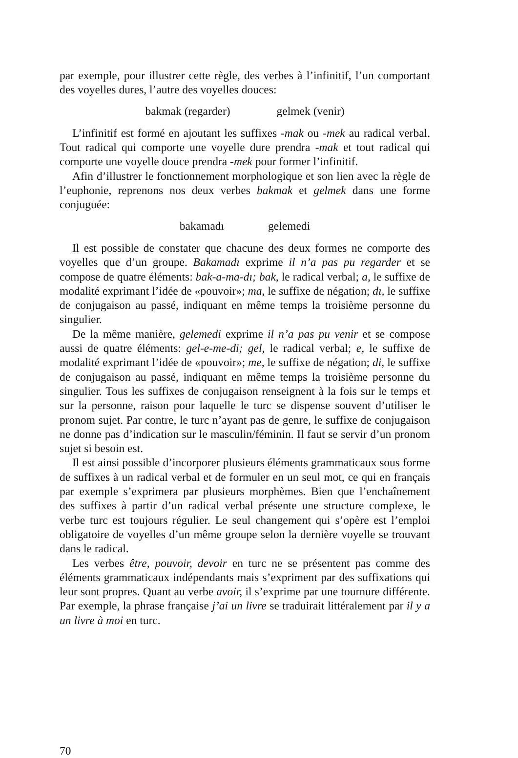par exemple, pour illustrer cette règle, des verbes à l’infinitif, l’un comportant des voyelles dures, l’autre des voyelles douces:
bakmak (regarder) gelmek (venir)
L’infinitif est formé en ajoutant les suffixes -mak ou -mek au radical verbal. Tout radical qui comporte une voyelle dure prendra -mak et tout radical qui comporte une voyelle douce prendra -mek pour former l’infinitif.
Afin d’illustrer le fonctionnement morphologique et son lien avec la règle de l’euphonie, reprenons nos deux verbes bakmak et gelmek dans une forme conjuguée:
bakamadı gelemedi
Il est possible de constater que chacune des deux formes ne comporte des voyelles que d’un groupe. Bakamadı exprime il n’a pas pu regarder et se compose de quatre éléments: bak-a-ma-dı; bak, le radical verbal; a, le suffixe de modalité exprimant l’idée de «pouvoir»; ma, le suffixe de négation; dı, le suffixe de conjugaison au passé, indiquant en même temps la troisième personne du singulier.
De la même manière, gelemedi exprime il n’a pas pu venir et se compose aussi de quatre éléments: gel-e-me-di; gel, le radical verbal; e, le suffixe de modalité exprimant l’idée de «pouvoir»; me, le suffixe de négation; di, le suffixe de conjugaison au passé, indiquant en même temps la troisième personne du singulier. Tous les suffixes de conjugaison renseignent à la fois sur le temps et sur la personne, raison pour laquelle le turc se dispense souvent d’utiliser le pronom sujet. Par contre, le turc n’ayant pas de genre, le suffixe de conjugaison ne donne pas d’indication sur le masculin/féminin. Il faut se servir d’un pronom sujet si besoin est.
Il est ainsi possible d’incorporer plusieurs éléments grammaticaux sous forme de suffixes à un radical verbal et de formuler en un seul mot, ce qui en français par exemple s’exprimera par plusieurs morphèmes. Bien que l’enchaînement des suffixes à partir d’un radical verbal présente une structure complexe, le verbe turc est toujours régulier. Le seul changement qui s’opère est l’emploi obligatoire de voyelles d’un même groupe selon la dernière voyelle se trouvant dans le radical.
Les verbes être, pouvoir, devoir en turc ne se présentent pas comme des éléments grammaticaux indépendants mais s’expriment par des suffixations qui leur sont propres. Quant au verbe avoir, il s’exprime par une tournure différente. Par exemple, la phrase française j’ai un livre se traduirait littéralement par il y a un livre à moi en turc.
70